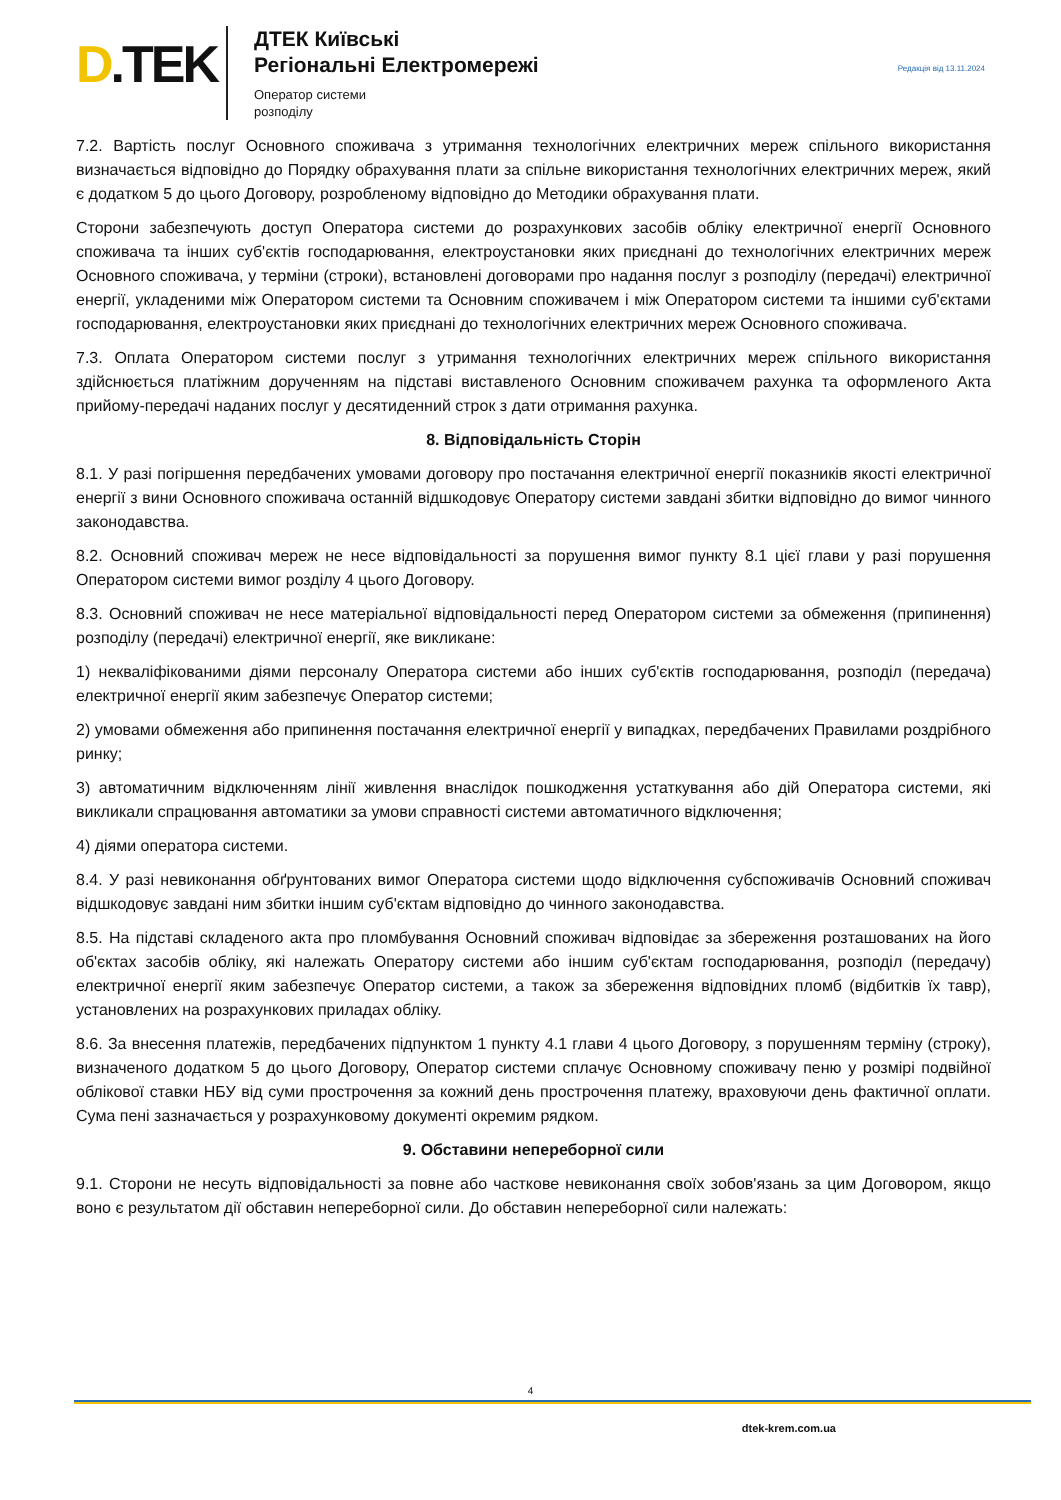D.TEK
ДТЕК Київські
Регіональні Електромережі
Оператор системи
розподілу
Редакція від 13.11.2024
7.2. Вартість послуг Основного споживача з утримання технологічних електричних мереж спільного використання визначається відповідно до Порядку обрахування плати за спільне використання технологічних електричних мереж, який є додатком 5 до цього Договору, розробленому відповідно до Методики обрахування плати.
Сторони забезпечують доступ Оператора системи до розрахункових засобів обліку електричної енергії Основного споживача та інших суб'єктів господарювання, електроустановки яких приєднані до технологічних електричних мереж Основного споживача, у терміни (строки), встановлені договорами про надання послуг з розподілу (передачі) електричної енергії, укладеними між Оператором системи та Основним споживачем і між Оператором системи та іншими суб'єктами господарювання, електроустановки яких приєднані до технологічних електричних мереж Основного споживача.
7.3. Оплата Оператором системи послуг з утримання технологічних електричних мереж спільного використання здійснюється платіжним дорученням на підставі виставленого Основним споживачем рахунка та оформленого Акта прийому-передачі наданих послуг у десятиденний строк з дати отримання рахунка.
8. Відповідальність Сторін
8.1. У разі погіршення передбачених умовами договору про постачання електричної енергії показників якості електричної енергії з вини Основного споживача останній відшкодовує Оператору системи завдані збитки відповідно до вимог чинного законодавства.
8.2. Основний споживач мереж не несе відповідальності за порушення вимог пункту 8.1 цієї глави у разі порушення Оператором системи вимог розділу 4 цього Договору.
8.3. Основний споживач не несе матеріальної відповідальності перед Оператором системи за обмеження (припинення) розподілу (передачі) електричної енергії, яке викликане:
1) некваліфікованими діями персоналу Оператора системи або інших суб'єктів господарювання, розподіл (передача) електричної енергії яким забезпечує Оператор системи;
2) умовами обмеження або припинення постачання електричної енергії у випадках, передбачених Правилами роздрібного ринку;
3) автоматичним відключенням лінії живлення внаслідок пошкодження устаткування або дій Оператора системи, які викликали спрацювання автоматики за умови справності системи автоматичного відключення;
4) діями оператора системи.
8.4. У разі невиконання обґрунтованих вимог Оператора системи щодо відключення субспоживачів Основний споживач відшкодовує завдані ним збитки іншим суб'єктам відповідно до чинного законодавства.
8.5. На підставі складеного акта про пломбування Основний споживач відповідає за збереження розташованих на його об'єктах засобів обліку, які належать Оператору системи або іншим суб'єктам господарювання, розподіл (передачу) електричної енергії яким забезпечує Оператор системи, а також за збереження відповідних пломб (відбитків їх тавр), установлених на розрахункових приладах обліку.
8.6. За внесення платежів, передбачених підпунктом 1 пункту 4.1 глави 4 цього Договору, з порушенням терміну (строку), визначеного додатком 5 до цього Договору, Оператор системи сплачує Основному споживачу пеню у розмірі подвійної облікової ставки НБУ від суми прострочення за кожний день прострочення платежу, враховуючи день фактичної оплати. Сума пені зазначається у розрахунковому документі окремим рядком.
9. Обставини непереборної сили
9.1. Сторони не несуть відповідальності за повне або часткове невиконання своїх зобов'язань за цим Договором, якщо воно є результатом дії обставин непереборної сили. До обставин непереборної сили належать:
4
dtek-krem.com.ua